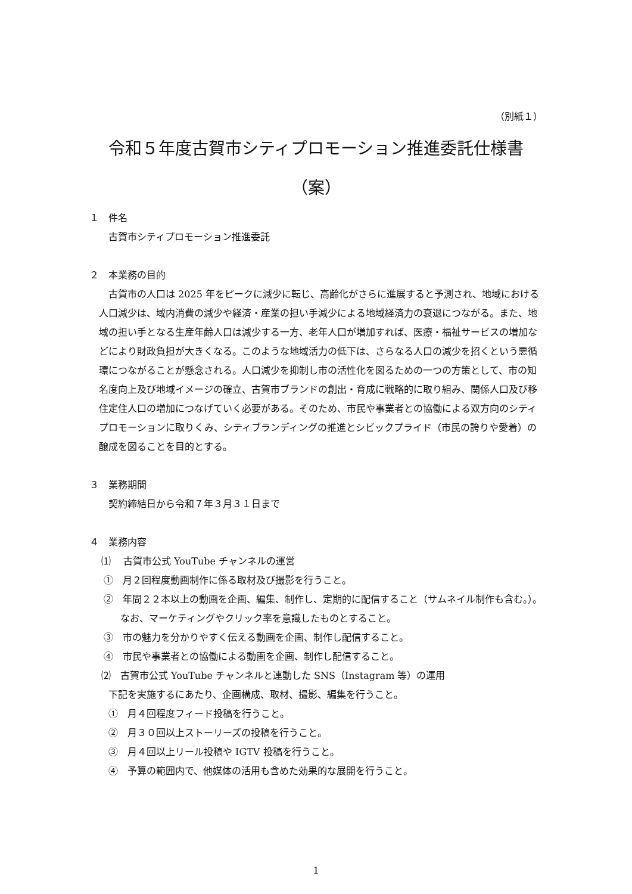（別紙１）
令和５年度古賀市シティプロモーション推進委託仕様書
（案）
１　件名
古賀市シティプロモーション推進委託
２　本業務の目的
古賀市の人口は 2025 年をピークに減少に転じ、高齢化がさらに進展すると予測され、地域における人口減少は、域内消費の減少や経済・産業の担い手減少による地域経済力の衰退につながる。また、地域の担い手となる生産年齢人口は減少する一方、老年人口が増加すれば、医療・福祉サービスの増加などにより財政負担が大きくなる。このような地域活力の低下は、さらなる人口の減少を招くという悪循環につながることが懸念される。人口減少を抑制し市の活性化を図るための一つの方策として、市の知名度向上及び地域イメージの確立、古賀市ブランドの創出・育成に戦略的に取り組み、関係人口及び移住定住人口の増加につなげていく必要がある。そのため、市民や事業者との協働による双方向のシティプロモーションに取りくみ、シティブランディングの推進とシビックプライド（市民の誇りや愛着）の醸成を図ることを目的とする。
３　業務期間
契約締結日から令和７年３月３１日まで
４　業務内容
⑴　 古賀市公式 YouTube チャンネルの運営
①　月２回程度動画制作に係る取材及び撮影を行うこと。
②　年間２２本以上の動画を企画、編集、制作し、定期的に配信すること（サムネイル制作も含む。）。なお、マーケティングやクリック率を意識したものとすること。
③　市の魅力を分かりやすく伝える動画を企画、制作し配信すること。
④　市民や事業者との協働による動画を企画、制作し配信すること。
⑵　古賀市公式 YouTube チャンネルと連動した SNS（Instagram 等）の運用
下記を実施するにあたり、企画構成、取材、撮影、編集を行うこと。
①　月４回程度フィード投稿を行うこと。
②　月３０回以上ストーリーズの投稿を行うこと。
③　月４回以上リール投稿や IGTV 投稿を行うこと。
④　予算の範囲内で、他媒体の活用も含めた効果的な展開を行うこと。
1